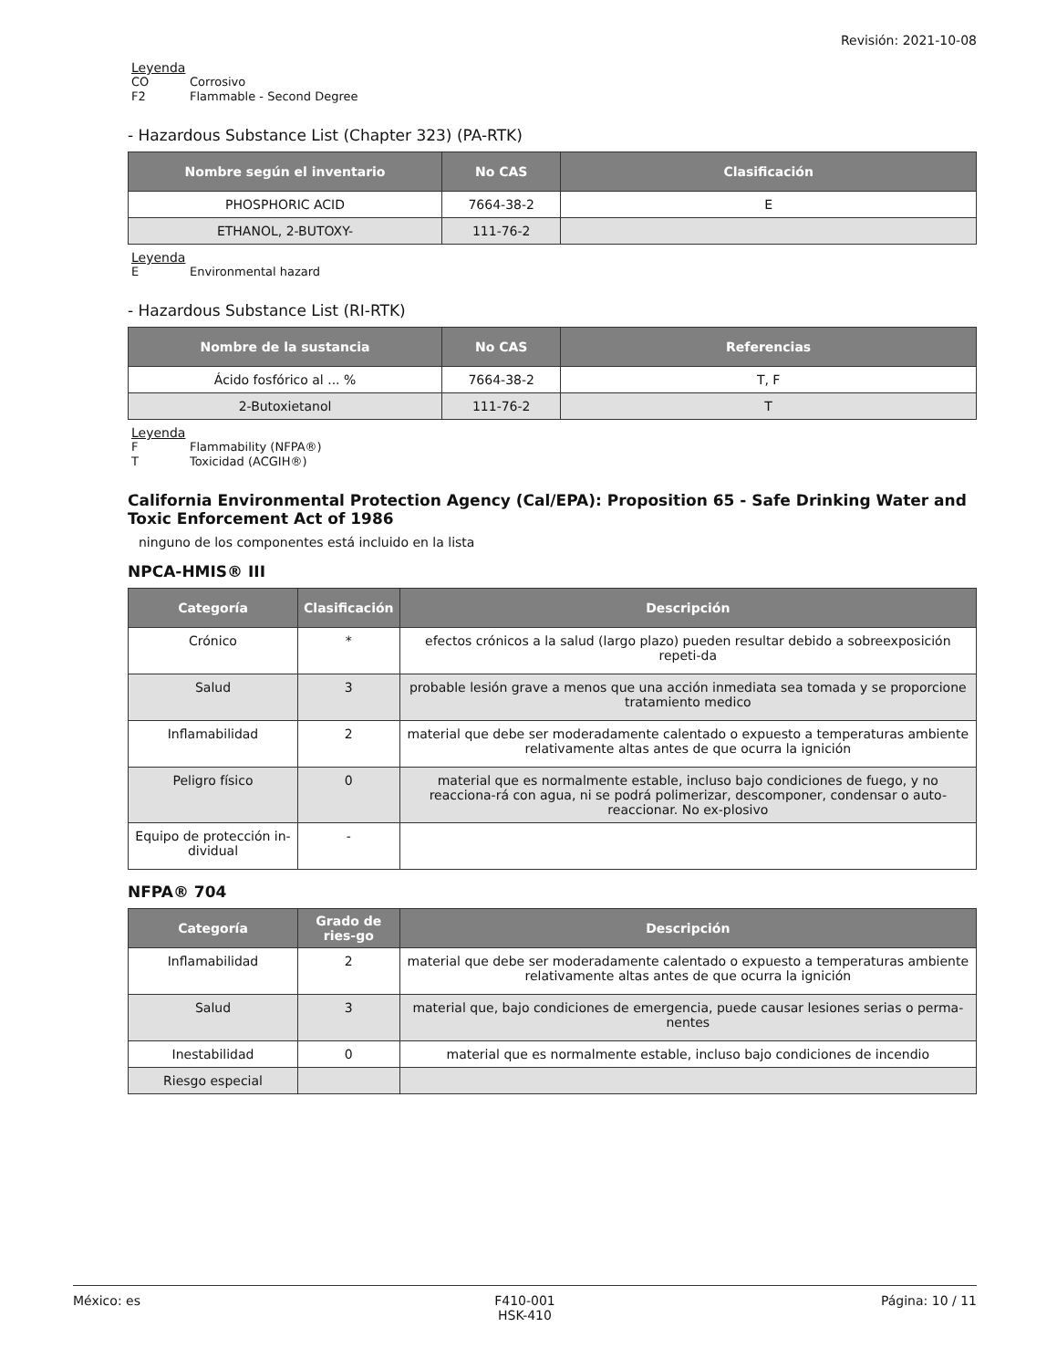Revisión: 2021-10-08
Leyenda
CO Corrosivo
F2 Flammable - Second Degree
- Hazardous Substance List (Chapter 323) (PA-RTK)
| Nombre según el inventario | No CAS | Clasificación |
| --- | --- | --- |
| PHOSPHORIC ACID | 7664-38-2 | E |
| ETHANOL, 2-BUTOXY- | 111-76-2 | |
Leyenda
E Environmental hazard
- Hazardous Substance List (RI-RTK)
| Nombre de la sustancia | No CAS | Referencias |
| --- | --- | --- |
| Ácido fosfórico al ... % | 7664-38-2 | T, F |
| 2-Butoxietanol | 111-76-2 | T |
Leyenda
F Flammability (NFPA®)
T Toxicidad (ACGIH®)
California Environmental Protection Agency (Cal/EPA): Proposition 65 - Safe Drinking Water and Toxic Enforcement Act of 1986
ninguno de los componentes está incluido en la lista
NPCA-HMIS® III
| Categoría | Clasificación | Descripción |
| --- | --- | --- |
| Crónico | * | efectos crónicos a la salud (largo plazo) pueden resultar debido a sobreexposición repeti-da |
| Salud | 3 | probable lesión grave a menos que una acción inmediata sea tomada y se proporcione tratamiento medico |
| Inflamabilidad | 2 | material que debe ser moderadamente calentado o expuesto a temperaturas ambiente relativamente altas antes de que ocurra la ignición |
| Peligro físico | 0 | material que es normalmente estable, incluso bajo condiciones de fuego, y no reacciona-rá con agua, ni se podrá polimerizar, descomponer, condensar o auto-reaccionar. No ex-plosivo |
| Equipo de protección in-dividual | - | |
NFPA® 704
| Categoría | Grado de ries-go | Descripción |
| --- | --- | --- |
| Inflamabilidad | 2 | material que debe ser moderadamente calentado o expuesto a temperaturas ambiente relativamente altas antes de que ocurra la ignición |
| Salud | 3 | material que, bajo condiciones de emergencia, puede causar lesiones serias o perma-nentes |
| Inestabilidad | 0 | material que es normalmente estable, incluso bajo condiciones de incendio |
| Riesgo especial | | |
México: es F410-001
HSK-410
Página: 10 / 11